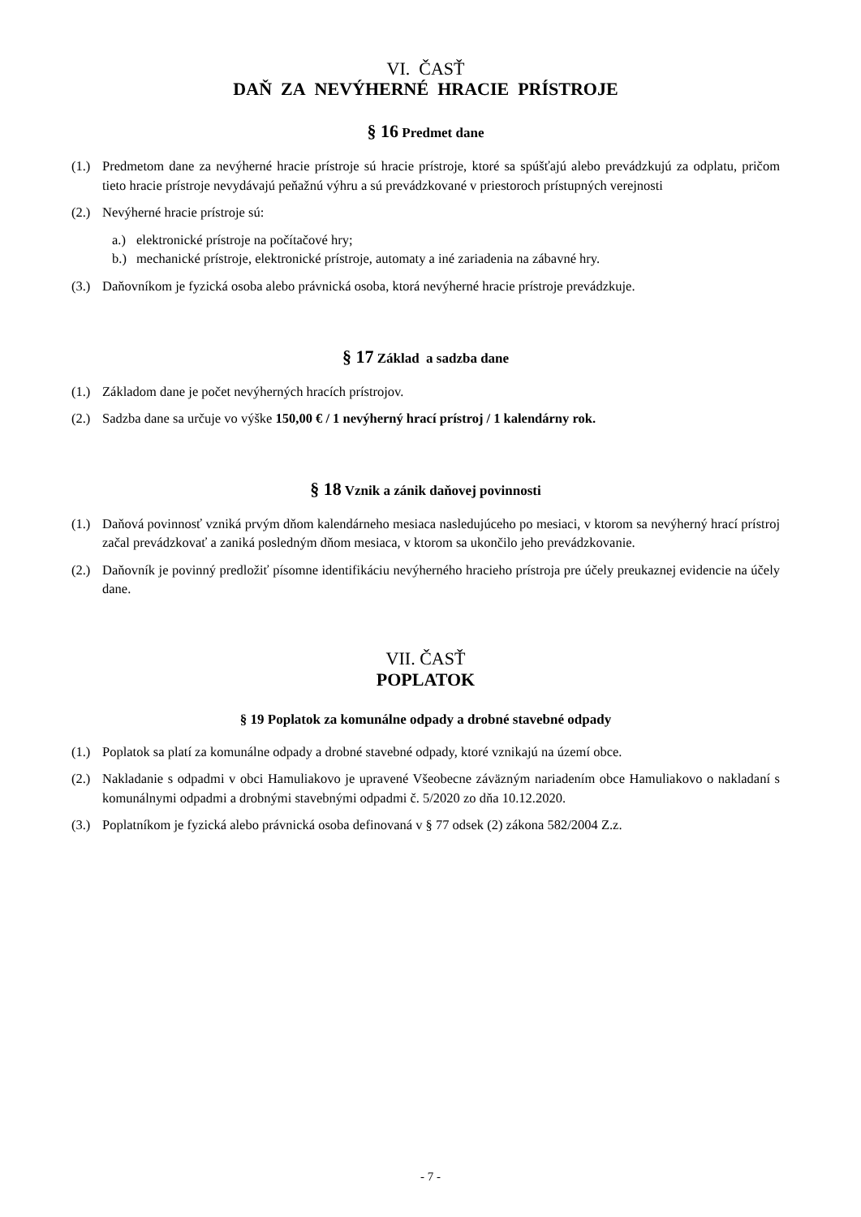VI. ČASŤ
DAŇ ZA NEVÝHERNÉ HRACIE PRÍSTROJE
§ 16 Predmet dane
(1.) Predmetom dane za nevýherné hracie prístroje sú hracie prístroje, ktoré sa spúšťajú alebo prevádzkujú za odplatu, pričom tieto hracie prístroje nevydávajú peňažnú výhru a sú prevádzkované v priestoroch prístupných verejnosti
(2.) Nevýherné hracie prístroje sú:
a.) elektronické prístroje na počítačové hry;
b.) mechanické prístroje, elektronické prístroje, automaty a iné zariadenia na zábavné hry.
(3.) Daňovníkom je fyzická osoba alebo právnická osoba, ktorá nevýherné hracie prístroje prevádzkuje.
§ 17 Základ a sadzba dane
(1.) Základom dane je počet nevýherných hracích prístrojov.
(2.) Sadzba dane sa určuje vo výške 150,00 € / 1 nevýherný hrací prístroj / 1 kalendárny rok.
§ 18 Vznik a zánik daňovej povinnosti
(1.) Daňová povinnosť vzniká prvým dňom kalendárneho mesiaca nasledujúceho po mesiaci, v ktorom sa nevýherný hrací prístroj začal prevádzkovať a zaniká posledným dňom mesiaca, v ktorom sa ukončilo jeho prevádzkovanie.
(2.) Daňovník je povinný predložiť písomne identifikáciu nevýherného hracieho prístroja pre účely preukaznej evidencie na účely dane.
VII. ČASŤ
POPLATOK
§ 19 Poplatok za komunálne odpady a drobné stavebné odpady
(1.) Poplatok sa platí za komunálne odpady a drobné stavebné odpady, ktoré vznikajú na území obce.
(2.) Nakladanie s odpadmi v obci Hamuliakovo je upravené Všeobecne záväzným nariadením obce Hamuliakovo o nakladaní s komunálnymi odpadmi a drobnými stavebnými odpadmi č. 5/2020 zo dňa 10.12.2020.
(3.) Poplatníkom je fyzická alebo právnická osoba definovaná v § 77 odsek (2) zákona 582/2004 Z.z.
- 7 -